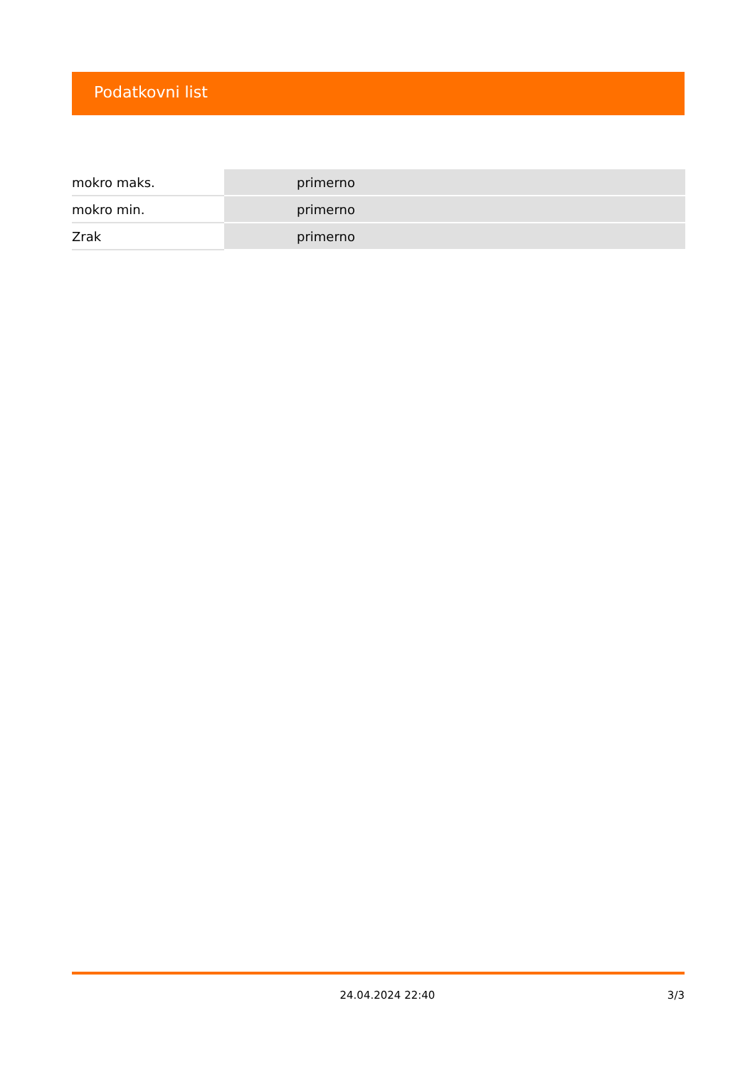Podatkovni list
| mokro maks. | primerno |
| mokro min. | primerno |
| Zrak | primerno |
24.04.2024 22:40 3/3